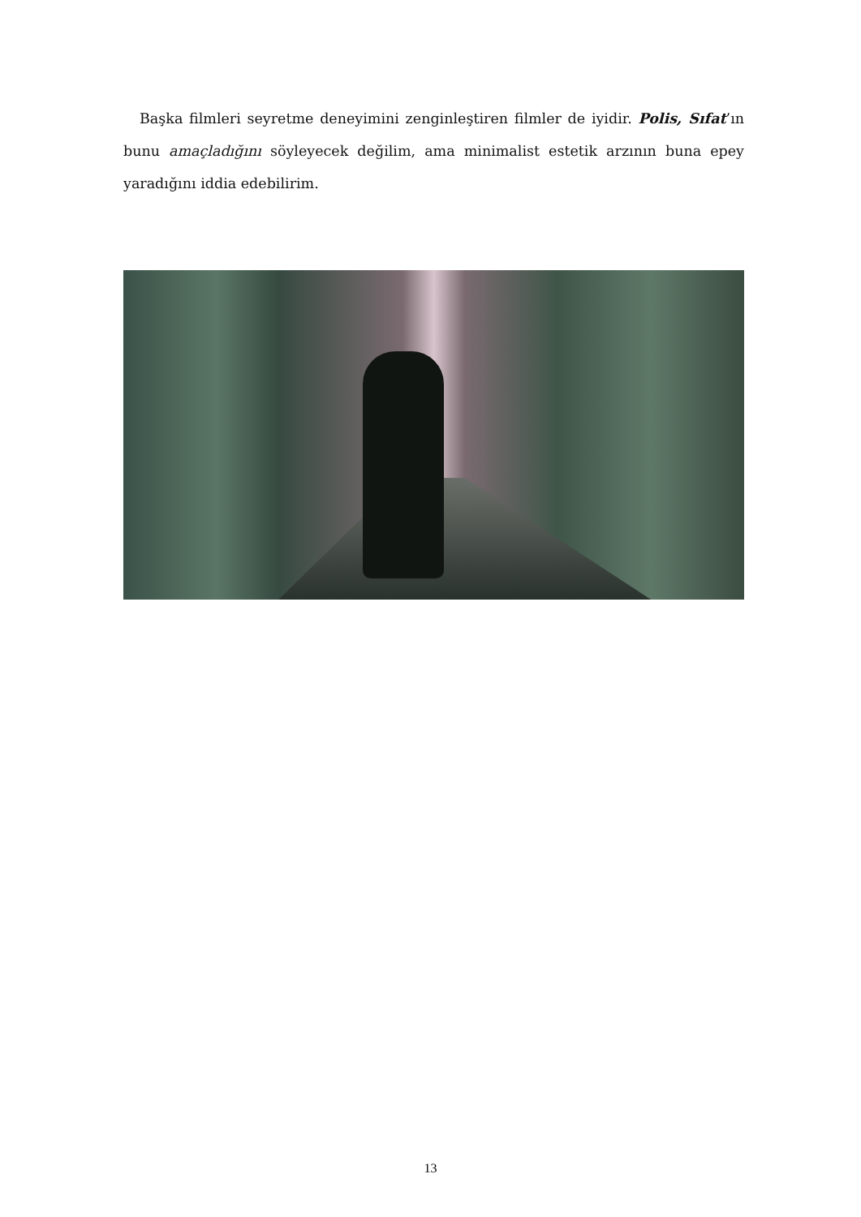Başka filmleri seyretme deneyimini zenginleştiren filmler de iyidir. Polis, Sıfat’ın bunu amaçladığını söyleyecek değilim, ama minimalist estetik arzının buna epey yaradığını iddia edebilirim.
13